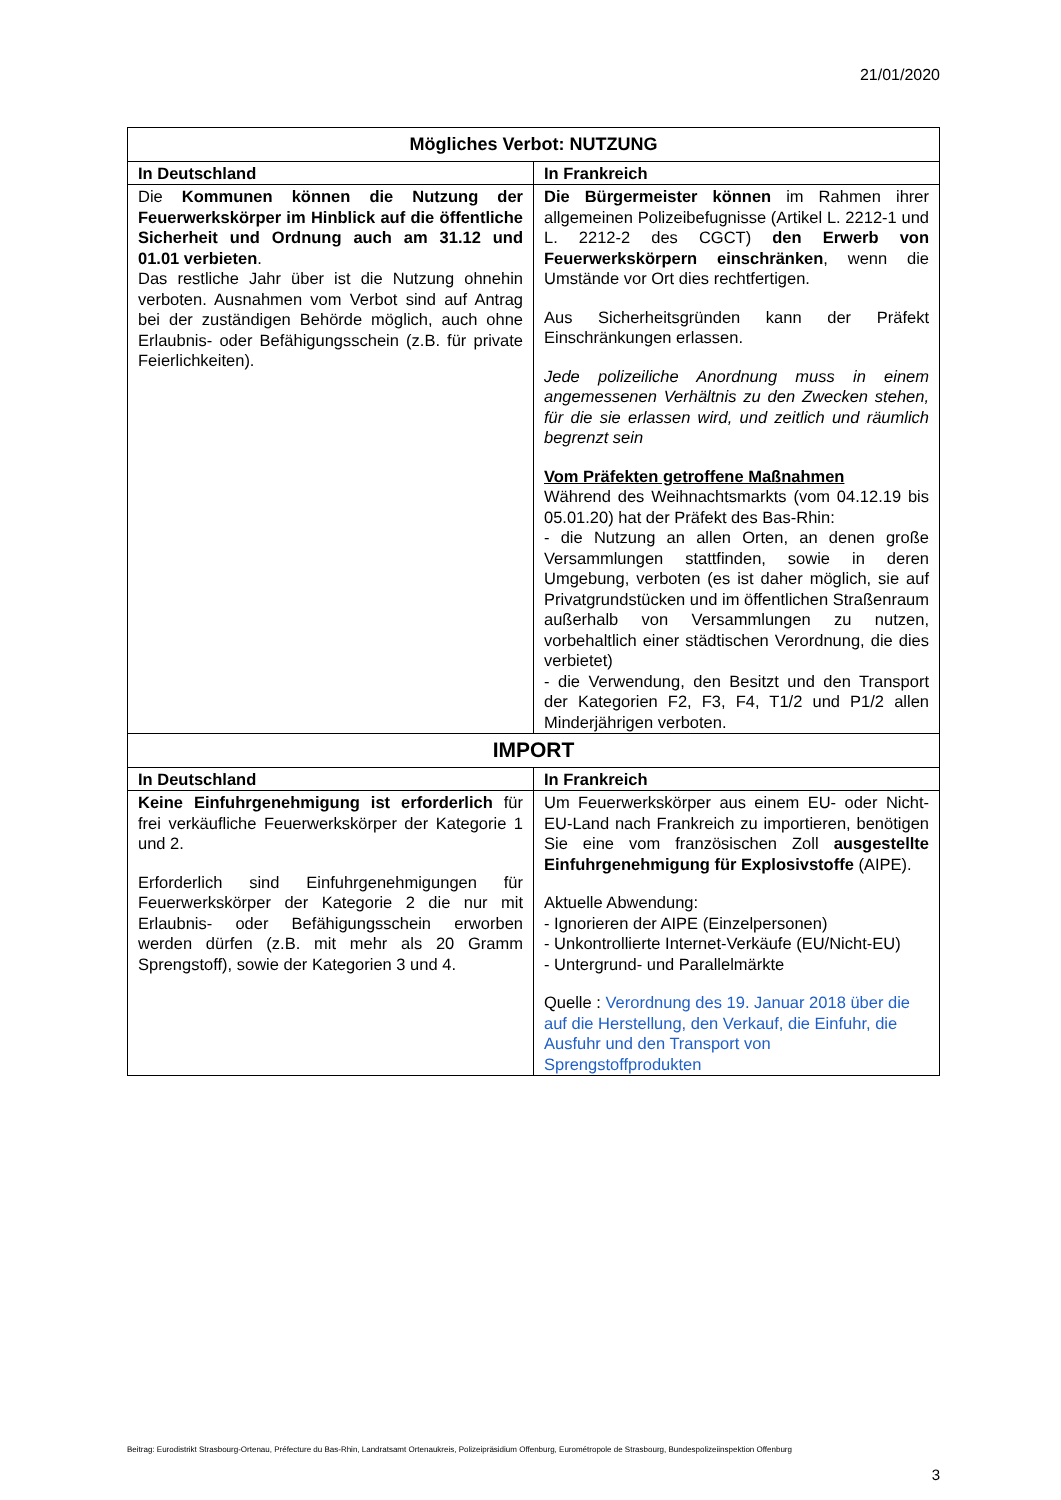21/01/2020
| Mögliches Verbot: NUTZUNG | |
| --- | --- |
| In Deutschland | In Frankreich |
| Die Kommunen können die Nutzung der Feuerwerkskörper im Hinblick auf die öffentliche Sicherheit und Ordnung auch am 31.12 und 01.01 verbieten . Das restliche Jahr über ist die Nutzung ohnehin verboten. Ausnahmen vom Verbot sind auf Antrag bei der zuständigen Behörde möglich, auch ohne Erlaubnis- oder Befähigungsschein (z.B. für private Feierlichkeiten). | Die Bürgermeister können im Rahmen ihrer allgemeinen Polizeibefugnisse (Artikel L. 2212-1 und L. 2212-2 des CGCT) den Erwerb von Feuerwerkskörpern einschränken , wenn die Umstände vor Ort dies rechtfertigen. Aus Sicherheitsgründen kann der Präfekt Einschränkungen erlassen. Jede polizeiliche Anordnung muss in einem angemessenen Verhältnis zu den Zwecken stehen, für die sie erlassen wird, und zeitlich und räumlich begrenzt sein Vom Präfekten getroffene Maßnahmen Während des Weihnachtsmarkts (vom 04.12.19 bis 05.01.20) hat der Präfekt des Bas-Rhin: - die Nutzung an allen Orten, an denen große Versammlungen stattfinden, sowie in deren Umgebung, verboten (es ist daher möglich, sie auf Privatgrundstücken und im öffentlichen Straßenraum außerhalb von Versammlungen zu nutzen, vorbehaltlich einer städtischen Verordnung, die dies verbietet) - die Verwendung, den Besitzt und den Transport der Kategorien F2, F3, F4, T1/2 und P1/2 allen Minderjährigen verboten. |
| IMPORT | |
| In Deutschland | In Frankreich |
| Keine Einfuhrgenehmigung ist erforderlich für frei verkäufliche Feuerwerkskörper der Kategorie 1 und 2. Erforderlich sind Einfuhrgenehmigungen für Feuerwerkskörper der Kategorie 2 die nur mit Erlaubnis- oder Befähigungsschein erworben werden dürfen (z.B. mit mehr als 20 Gramm Sprengstoff), sowie der Kategorien 3 und 4. | Um Feuerwerkskörper aus einem EU- oder Nicht-EU-Land nach Frankreich zu importieren, benötigen Sie eine vom französischen Zoll ausgestellte Einfuhrgenehmigung für Explosivstoffe (AIPE). Aktuelle Abwendung: - Ignorieren der AIPE (Einzelpersonen) - Unkontrollierte Internet-Verkäufe (EU/Nicht-EU) - Untergrund- und Parallelmärkte Quelle : Verordnung des 19. Januar 2018 über die auf die Herstellung, den Verkauf, die Einfuhr, die Ausfuhr und den Transport von Sprengstoffprodukten |
Beitrag: Eurodistrikt Strasbourg-Ortenau, Préfecture du Bas-Rhin, Landratsamt Ortenaukreis, Polizeipräsidium Offenburg, Eurométropole de Strasbourg, Bundespolizeiinspektion Offenburg
3